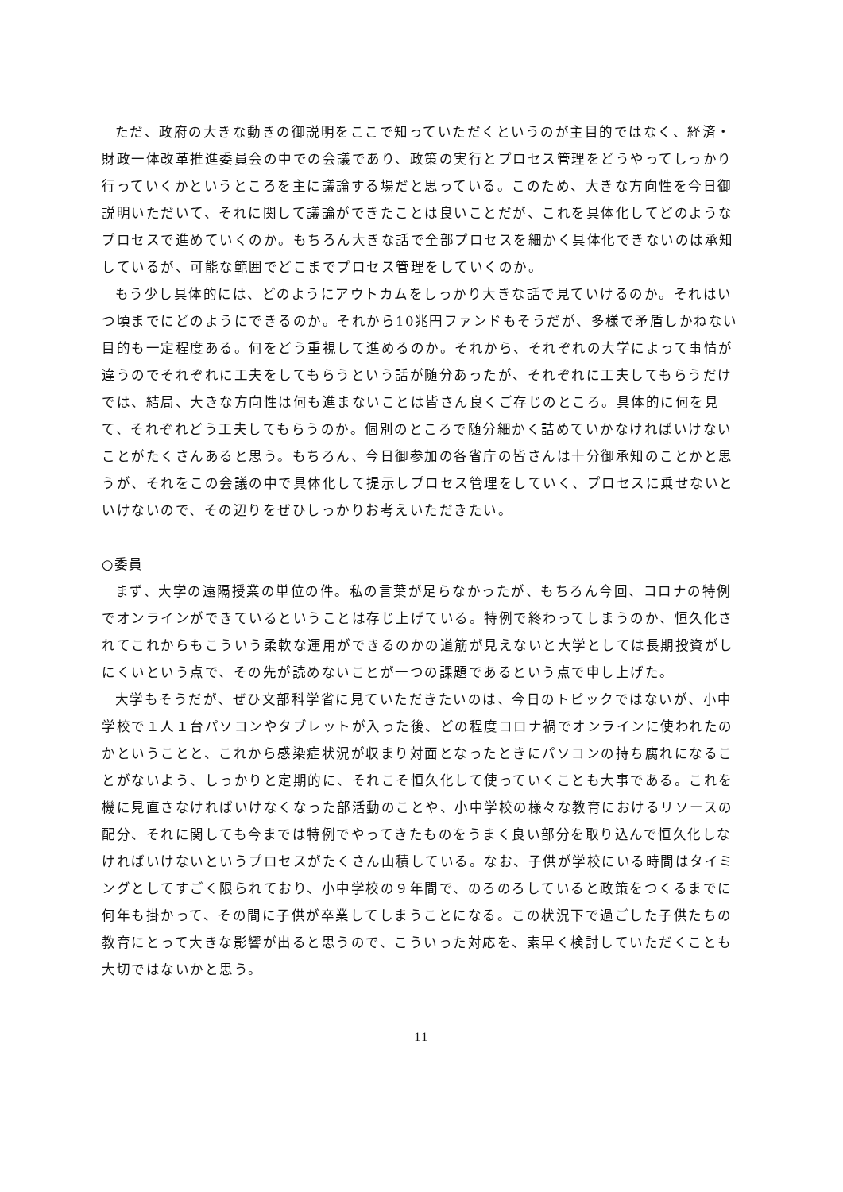ただ、政府の大きな動きの御説明をここで知っていただくというのが主目的ではなく、経済・財政一体改革推進委員会の中での会議であり、政策の実行とプロセス管理をどうやってしっかり行っていくかというところを主に議論する場だと思っている。このため、大きな方向性を今日御説明いただいて、それに関して議論ができたことは良いことだが、これを具体化してどのようなプロセスで進めていくのか。もちろん大きな話で全部プロセスを細かく具体化できないのは承知しているが、可能な範囲でどこまでプロセス管理をしていくのか。
もう少し具体的には、どのようにアウトカムをしっかり大きな話で見ていけるのか。それはいつ頃までにどのようにできるのか。それから10兆円ファンドもそうだが、多様で矛盾しかねない目的も一定程度ある。何をどう重視して進めるのか。それから、それぞれの大学によって事情が違うのでそれぞれに工夫をしてもらうという話が随分あったが、それぞれに工夫してもらうだけでは、結局、大きな方向性は何も進まないことは皆さん良くご存じのところ。具体的に何を見て、それぞれどう工夫してもらうのか。個別のところで随分細かく詰めていかなければいけないことがたくさんあると思う。もちろん、今日御参加の各省庁の皆さんは十分御承知のことかと思うが、それをこの会議の中で具体化して提示しプロセス管理をしていく、プロセスに乗せないといけないので、その辺りをぜひしっかりお考えいただきたい。
○委員
まず、大学の遠隔授業の単位の件。私の言葉が足らなかったが、もちろん今回、コロナの特例でオンラインができているということは存じ上げている。特例で終わってしまうのか、恒久化されてこれからもこういう柔軟な運用ができるのかの道筋が見えないと大学としては長期投資がしにくいという点で、その先が読めないことが一つの課題であるという点で申し上げた。
大学もそうだが、ぜひ文部科学省に見ていただきたいのは、今日のトピックではないが、小中学校で１人１台パソコンやタブレットが入った後、どの程度コロナ禍でオンラインに使われたのかということと、これから感染症状況が収まり対面となったときにパソコンの持ち腐れになることがないよう、しっかりと定期的に、それこそ恒久化して使っていくことも大事である。これを機に見直さなければいけなくなった部活動のことや、小中学校の様々な教育におけるリソースの配分、それに関しても今までは特例でやってきたものをうまく良い部分を取り込んで恒久化しなければいけないというプロセスがたくさん山積している。なお、子供が学校にいる時間はタイミングとしてすごく限られており、小中学校の９年間で、のろのろしていると政策をつくるまでに何年も掛かって、その間に子供が卒業してしまうことになる。この状況下で過ごした子供たちの教育にとって大きな影響が出ると思うので、こういった対応を、素早く検討していただくことも大切ではないかと思う。
11